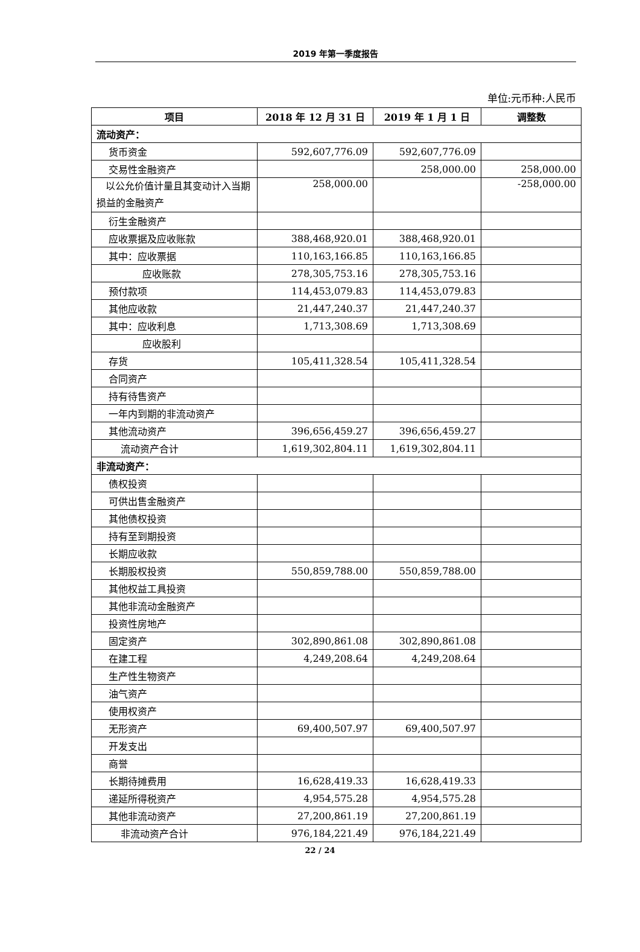2019 年第一季度报告
单位:元币种:人民币
| 项目 | 2018 年 12 月 31 日 | 2019 年 1 月 1 日 | 调整数 |
| --- | --- | --- | --- |
| 流动资产： | | | |
| 货币资金 | 592,607,776.09 | 592,607,776.09 | |
| 交易性金融资产 | | 258,000.00 | 258,000.00 |
| 以公允价值计量且其变动计入当期损益的金融资产 | 258,000.00 | | -258,000.00 |
| 衍生金融资产 | | | |
| 应收票据及应收账款 | 388,468,920.01 | 388,468,920.01 | |
| 其中：应收票据 | 110,163,166.85 | 110,163,166.85 | |
| 应收账款 | 278,305,753.16 | 278,305,753.16 | |
| 预付款项 | 114,453,079.83 | 114,453,079.83 | |
| 其他应收款 | 21,447,240.37 | 21,447,240.37 | |
| 其中：应收利息 | 1,713,308.69 | 1,713,308.69 | |
| 应收股利 | | | |
| 存货 | 105,411,328.54 | 105,411,328.54 | |
| 合同资产 | | | |
| 持有待售资产 | | | |
| 一年内到期的非流动资产 | | | |
| 其他流动资产 | 396,656,459.27 | 396,656,459.27 | |
| 流动资产合计 | 1,619,302,804.11 | 1,619,302,804.11 | |
| 非流动资产： | | | |
| 债权投资 | | | |
| 可供出售金融资产 | | | |
| 其他债权投资 | | | |
| 持有至到期投资 | | | |
| 长期应收款 | | | |
| 长期股权投资 | 550,859,788.00 | 550,859,788.00 | |
| 其他权益工具投资 | | | |
| 其他非流动金融资产 | | | |
| 投资性房地产 | | | |
| 固定资产 | 302,890,861.08 | 302,890,861.08 | |
| 在建工程 | 4,249,208.64 | 4,249,208.64 | |
| 生产性生物资产 | | | |
| 油气资产 | | | |
| 使用权资产 | | | |
| 无形资产 | 69,400,507.97 | 69,400,507.97 | |
| 开发支出 | | | |
| 商誉 | | | |
| 长期待摊费用 | 16,628,419.33 | 16,628,419.33 | |
| 递延所得税资产 | 4,954,575.28 | 4,954,575.28 | |
| 其他非流动资产 | 27,200,861.19 | 27,200,861.19 | |
| 非流动资产合计 | 976,184,221.49 | 976,184,221.49 | |
22 / 24